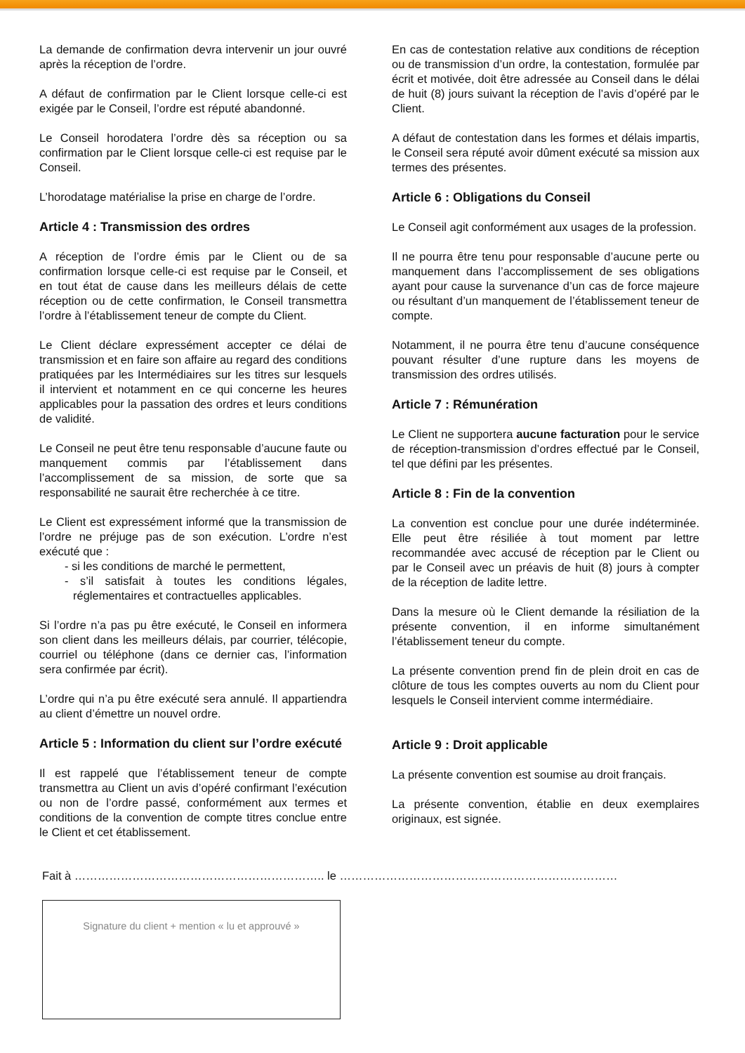La demande de confirmation devra intervenir un jour ouvré après la réception de l’ordre.
A défaut de confirmation par le Client lorsque celle-ci est exigée par le Conseil, l’ordre est réputé abandonné.
Le Conseil horodatera l’ordre dès sa réception ou sa confirmation par le Client lorsque celle-ci est requise par le Conseil.
L’horodatage matérialise la prise en charge de l’ordre.
Article 4 : Transmission des ordres
A réception de l’ordre émis par le Client ou de sa confirmation lorsque celle-ci est requise par le Conseil, et en tout état de cause dans les meilleurs délais de cette réception ou de cette confirmation, le Conseil transmettra l’ordre à l’établissement teneur de compte du Client.
Le Client déclare expressément accepter ce délai de transmission et en faire son affaire au regard des conditions pratiquées par les Intermédiaires sur les titres sur lesquels il intervient et notamment en ce qui concerne les heures applicables pour la passation des ordres et leurs conditions de validité.
Le Conseil ne peut être tenu responsable d’aucune faute ou manquement commis par l’établissement dans l’accomplissement de sa mission, de sorte que sa responsabilité ne saurait être recherchée à ce titre.
Le Client est expressément informé que la transmission de l’ordre ne préjuge pas de son exécution. L’ordre n’est exécuté que :
- si les conditions de marché le permettent,
- s’il satisfait à toutes les conditions légales, réglementaires et contractuelles applicables.
Si l’ordre n’a pas pu être exécuté, le Conseil en informera son client dans les meilleurs délais, par courrier, télécopie, courriel ou téléphone (dans ce dernier cas, l’information sera confirmée par écrit).
L’ordre qui n’a pu être exécuté sera annulé. Il appartiendra au client d’émettre un nouvel ordre.
Article 5 : Information du client sur l’ordre exécuté
Il est rappelé que l’établissement teneur de compte transmettra au Client un avis d’opéré confirmant l’exécution ou non de l’ordre passé, conformément aux termes et conditions de la convention de compte titres conclue entre le Client et cet établissement.
En cas de contestation relative aux conditions de réception ou de transmission d’un ordre, la contestation, formulée par écrit et motivée, doit être adressée au Conseil dans le délai de huit (8) jours suivant la réception de l’avis d’opéré par le Client.
A défaut de contestation dans les formes et délais impartis, le Conseil sera réputé avoir dûment exécuté sa mission aux termes des présentes.
Article 6 : Obligations du Conseil
Le Conseil agit conformément aux usages de la profession.
Il ne pourra être tenu pour responsable d’aucune perte ou manquement dans l’accomplissement de ses obligations ayant pour cause la survenance d’un cas de force majeure ou résultant d’un manquement de l’établissement teneur de compte.
Notamment, il ne pourra être tenu d’aucune conséquence pouvant résulter d’une rupture dans les moyens de transmission des ordres utilisés.
Article 7 : Rémunération
Le Client ne supportera aucune facturation pour le service de réception-transmission d’ordres effectué par le Conseil, tel que défini par les présentes.
Article 8 : Fin de la convention
La convention est conclue pour une durée indéterminée. Elle peut être résiliée à tout moment par lettre recommandée avec accusé de réception par le Client ou par le Conseil avec un préavis de huit (8) jours à compter de la réception de ladite lettre.
Dans la mesure où le Client demande la résiliation de la présente convention, il en informe simultanément l’établissement teneur du compte.
La présente convention prend fin de plein droit en cas de clôture de tous les comptes ouverts au nom du Client pour lesquels le Conseil intervient comme intermédiaire.
Article 9 : Droit applicable
La présente convention est soumise au droit français.
La présente convention, établie en deux exemplaires originaux, est signée.
Fait à ……………………………………………………….. le ………………………………………………………………
Signature du client + mention « lu et approuvé »